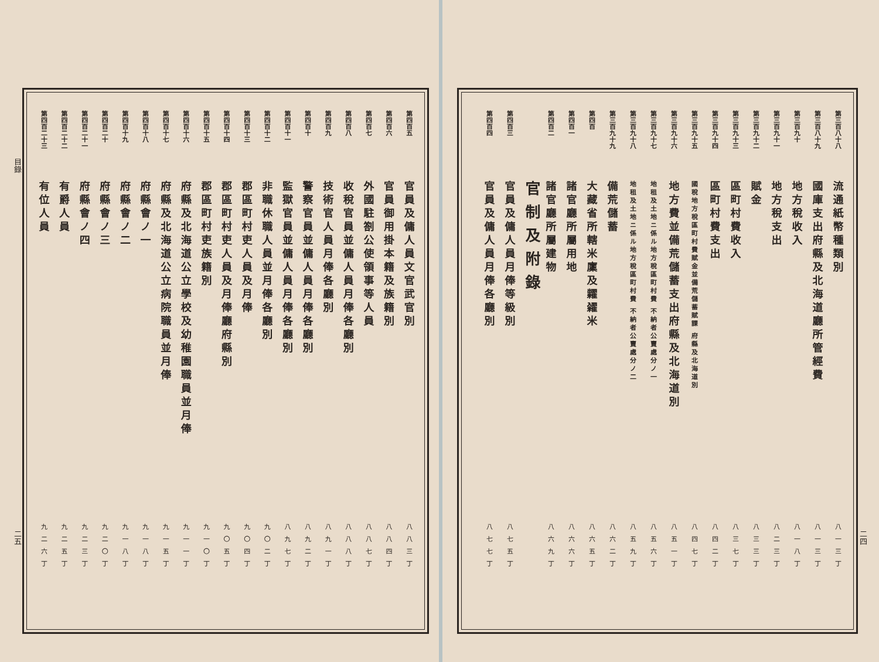第三百八十八
流通紙幣種類別
八一三丁
第三百八十九
國庫支出府縣及北海道廳所管經費
八一三丁
第三百九十
地方稅收入
八一八丁
第三百九十一
地方稅支出
八二三丁
第三百九十二
賦金
八三三丁
第三百九十三
區町村費收入
八三七丁
第三百九十四
區町村費支出
八四二丁
第三百九十五
國稅地方稅區町村費賦金並備荒儲蓄賦課 府縣及北海道別
八四七丁
第三百九十六
地方費並備荒儲蓄支出府縣及北海道別
八五一丁
第三百九十七
地租及土地ニ係ル地方稅區町村費 不納者公賣處分ノ一
八五六丁
第三百九十八
地租及土地ニ係ル地方稅區町村費 不納者公賣處分ノ二
八五九丁
第三百九十九
備荒儲蓄
八六二丁
第四百
大藏省所轄米廩及糶糴米
八六五丁
第四百一
諸官廳所屬用地
八六六丁
第四百二
諸官廳所屬建物
八六九丁
官制及附錄
第四百三
官員及傭人員月俸等級別
八七五丁
第四百四
官員及傭人員月俸各廳別
八七七丁
二四
目錄
第四百五
官員及傭人員文官武官別
八八三丁
第四百六
官員御用掛本籍及族籍別
八八四丁
第四百七
外國駐劄公使領事等人員
八八七丁
第四百八
收稅官員並傭人員月俸各廳別
八八八丁
第四百九
技術官人員月俸各廳別
八九一丁
第四百十
警察官員並傭人員月俸各廳別
八九二丁
第四百十一
監獄官員並傭人員月俸各廳別
八九七丁
第四百十二
非職休職人員並月俸各廳別
九〇二丁
第四百十三
郡區町村吏人員及月俸
九〇四丁
第四百十四
郡區町村吏人員及月俸廳府縣別
九〇五丁
第四百十五
郡區町村吏族籍別
九一〇丁
第四百十六
府縣及北海道公立學校及幼稚園職員並月俸
九一一丁
第四百十七
府縣及北海道公立病院職員並月俸
九一五丁
第四百十八
府縣會ノ一
九一八丁
第四百十九
府縣會ノ二
九一八丁
第四百二十
府縣會ノ三
九二〇丁
第四百二十一
府縣會ノ四
九二三丁
第四百二十二
有爵人員
九二五丁
第四百二十三
有位人員
九二六丁
二五